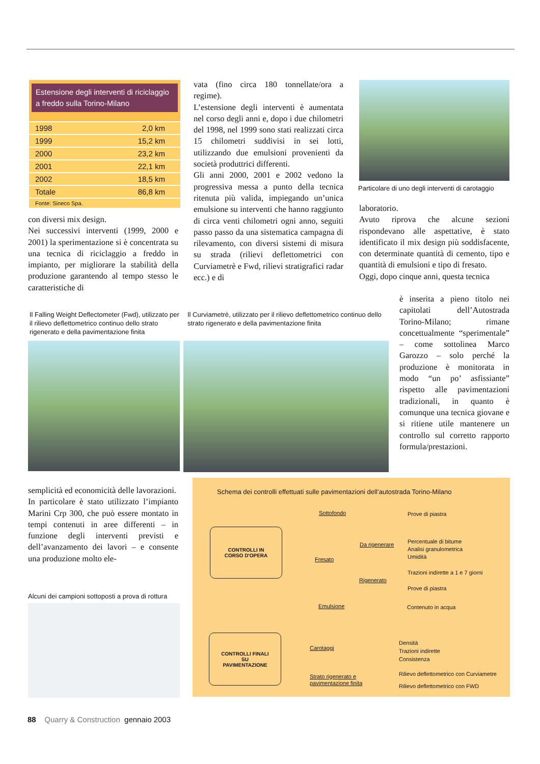Estensione degli interventi di riciclaggio a freddo sulla Torino-Milano
| 1998 | 2,0 km |
| 1999 | 15,2 km |
| 2000 | 23,2 km |
| 2001 | 22,1 km |
| 2002 | 18,5 km |
| Totale | 86,8 km |
| Fonte: Sineco Spa. | |
con diversi mix design.
Nei successivi interventi (1999, 2000 e 2001) la sperimentazione si è concentrata su una tecnica di riciclaggio a freddo in impianto, per migliorare la stabilità della produzione garantendo al tempo stesso le caratteristiche di
vata (fino circa 180 tonnellate/ora a regime).
L’estensione degli interventi è aumentata nel corso degli anni e, dopo i due chilometri del 1998, nel 1999 sono stati realizzati circa 15 chilometri suddivisi in sei lotti, utilizzando due emulsioni provenienti da società produttrici differenti.
Gli anni 2000, 2001 e 2002 vedono la progressiva messa a punto della tecnica ritenuta più valida, impiegando un’unica emulsione su interventi che hanno raggiunto di circa venti chilometri ogni anno, seguiti passo passo da una sistematica campagna di rilevamento, con diversi sistemi di misura su strada (rilievi deflettometrici con Curviametrè e Fwd, rilievi stratigrafici radar ecc.) e di
Particolare di uno degli interventi di carotaggio
laboratorio.
Avuto riprova che alcune sezioni rispondevano alle aspettative, è stato identificato il mix design più soddisfacente, con determinate quantità di cemento, tipo e quantità di emulsioni e tipo di fresato.
Oggi, dopo cinque anni, questa tecnica
è inserita a pieno titolo nei capitolati dell’Autostrada Torino-Milano; rimane concettualmente “sperimentale” – come sottolinea Marco Garozzo – solo perché la produzione è monitorata in modo “un po’ asfissiante” rispetto alle pavimentazioni tradizionali, in quanto è comunque una tecnica giovane e si ritiene utile mantenere un controllo sul corretto rapporto formula/prestazioni.
Il Falling Weight Deflectometer (Fwd), utilizzato per il rilievo deflettometrico continuo dello strato rigenerato e della pavimentazione finita
Il Curviametrè, utilizzato per il rilievo deflettometrico continuo dello strato rigenerato e della pavimentazione finita
semplicità ed economicità delle lavorazioni.
In particolare è stato utilizzato l’impianto Marini Crp 300, che può essere montato in tempi contenuti in aree differenti – in funzione degli interventi previsti e dell’avanzamento dei lavori – e consente una produzione molto ele-
Alcuni dei campioni sottoposti a prova di rottura
Schema dei controlli effettuati sulle pavimentazioni dell’autostrada Torino-Milano
CONTROLLI IN
CORSO D'OPERA
Sottofondo Prove di piastra
Da rigenerare
Percentuale di bitume
Analisi granulometrica
Umidità
Fresato
Rigenerato
Trazioni indirette a 1 e 7 giorni
Prove di piastra
Emulsione Contenuto in acqua
CONTROLLI FINALI
SU
PAVIMENTAZIONE
Carotaggi
Densità
Trazioni indirette
Consistenza
Strato rigenerato e
pavimentazione finita
Rilievo deflettometrico con Curviametre
Rilievo deflettometrico con FWD
88 Quarry & Construction gennaio 2003